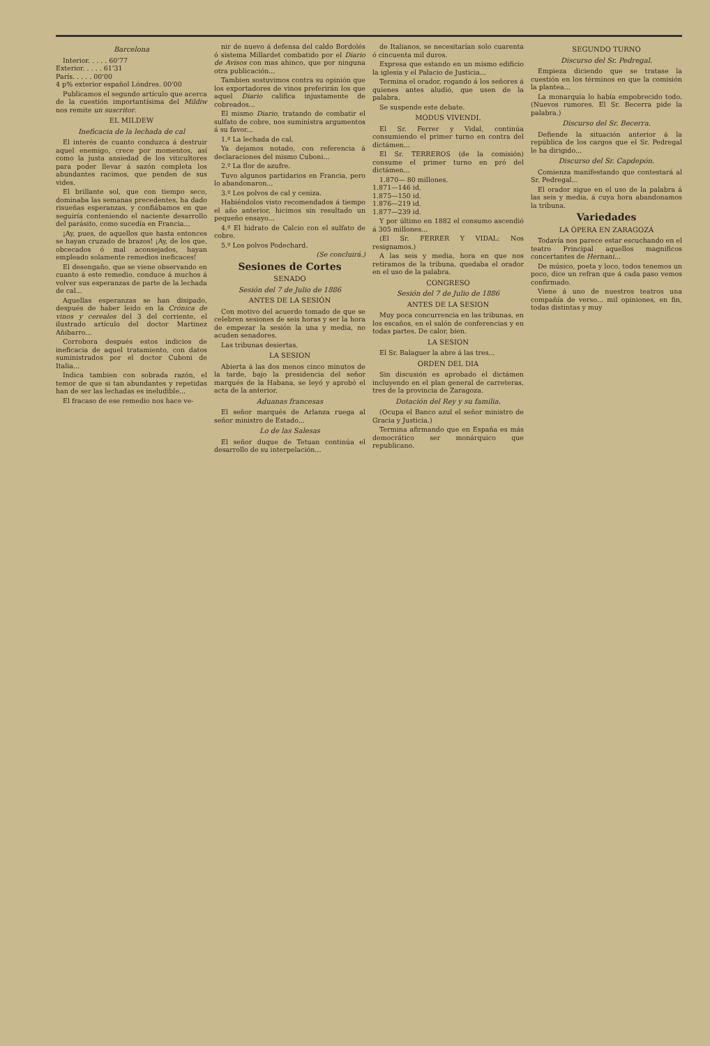Barcelona
Interior. . . . . 60'77
Exterior. . . . . 61'31
París. . . . . 00'00
4 p% exterior español Lóndres. 00'00
Publicamos el segundo artículo que acerca de la cuestión importantísima del Mildiw nos remite un suscritor.
EL MILDEW
Ineficacia de la lechada de cal
El interés de cuanto conduzca á destruir aquel enemigo, crece por momentos, así como la justa ansiedad de los viticultores para poder llevar á sazón completa los abundantes racimos, que penden de sus vides.
El brillante sol, que con tiempo seco, dominaba las semanas precedentes, ha dado risueñas esperanzas, y confiábamos en que seguiría conteniendo el naciente desarrollo del parásito, como sucedía en Francia...
¡Ay, pues, de aquellos que hasta entonces se hayan cruzado de brazos! ¡Ay, de los que, obcecados ó mal aconsejados, hayan empleado solamente remedios ineficaces!
El desengaño, que se viene observando en cuanto á este remedio, conduce á muchos á volver sus esperanzas de parte de la lechada de cal...
Aquellas esperanzas se han disipado, después de haber leido en la Crónica de vinos y cereales del 3 del corriente, el ilustrado artículo del doctor Martinez Añibarro...
Corrobora después estos indicios de ineficacia de aquel tratamiento, con datos suministrados por el doctor Cuboni de Italia...
Indica tambien con sobrada razón, el temor de que si tan abundantes y repetidas han de ser las lechadas es ineludible...
El fracaso de ese remedio nos hace ve-
nir de nuevo á defensa del caldo Bordolés ó sistema Millardet combatido por el Diario de Avisos con mas ahinco, que por ninguna otra publicación...
Tambien sostuvimos contra su opinión que los exportadores de vinos preferirán los que aquel Diario califica injustamente de cobreados...
El mismo Diario, tratando de combatir el sulfato de cobre, nos suministra argumentos á su favor...
1.º La lechada de cal.
Ya dejamos notado, con referencia á declaraciones del mismo Cuboni...
2.º La flor de azufre.
Tuvo algunos partidarios en Francia, pero lo abandonaron...
3.º Los polvos de cal y ceniza.
Habiéndolos visto recomendados á tiempo el año anterior, hicimos sin resultado un pequeño ensayo...
4.º El hidrato de Calcio con el sulfato de cobre.
5.º Los polvos Podechard.
(Se concluirá.)
Sesiones de Cortes
SENADO
Sesión del 7 de Julio de 1886
ANTES DE LA SESIÓN
Con motivo del acuerdo tomado de que se celebren sesiones de seis horas y ser la hora de empezar la sesión la una y media, no acuden senadores.
Las tribunas desiertas.
LA SESION
Abierta á las dos menos cinco minutos de la tarde, bajo la presidencia del señor marqués de la Habana, se leyó y aprobó el acta de la anterior.
Aduanas francesas
El señor marqués de Arlanza ruega al señor ministro de Estado...
Lo de las Salesas
El señor duque de Tetuan continúa el desarrollo de su interpelación...
de Italianos, se necesitarían solo cuarenta ó cincuenta mil duros.
Expresa que estando en un mismo edificio la iglesia y el Palacio de Justicia...
Termina el orador, rogando á los señores á quienes antes aludió, que usen de la palabra.
Se suspende este debate.
MODUS VIVENDI.
El Sr. Ferrer y Vidal, continúa consumiendo el primer turno en contra del dictámen...
El Sr. TERREROS (de la comisión) consume el primer turno en pró del dictámen...
1.870— 80 millones.
1.871—146 id.
1.875—150 id.
1.876—219 id.
1.877—239 id.
Y por último en 1882 el consumo ascendió á 305 millones...
(El Sr. FERRER Y VIDAL: Nos resignamos.)
A las seis y media, hora en que nos retiramos de la tribuna, quedaba el orador en el uso de la palabra.
CONGRESO
Sesión del 7 de Julio de 1886
ANTES DE LA SESION
Muy poca concurrencia en las tribunas, en los escaños, en el salón de conferencias y en todas partes. De calor, bien.
LA SESION
El Sr. Balaguer la abre á las tres...
ORDEN DEL DIA
Sin discusión es aprobado el dictámen incluyendo en el plan general de carreteras, tres de la provincia de Zaragoza.
Dotación del Rey y su familia.
(Ocupa el Banco azul el señor ministro de Gracia y Justicia.)
Termina afirmando que en España es más democrático ser monárquico que republicano.
SEGUNDO TURNO
Discurso del Sr. Pedregal.
Empieza diciendo que se tratase la cuestión en los términos en que la comisión la plantea...
La monarquía lo había empobrecido todo. (Nuevos rumores. El Sr. Becerra pide la palabra.)
Discurso del Sr. Becerra.
Defiende la situación anterior á la república de los cargos que el Sr. Pedregal le ha dirigido...
Discurso del Sr. Capdepón.
Comienza manifestando que contestará al Sr. Pedregal...
El orador sigue en el uso de la palabra á las seis y media, á cuya hora abandonamos la tribuna.
Variedades
LA ÓPERA EN ZARAGOZÁ
Todavía nos parece estar escuchando en el teatro Principal aquellos magníficos concertantes de Hernani...
De músico, poeta y loco, todos tenemos un poco, dice un refran que á cada paso vemos confirmado.
Viene á uno de nuestros teatros una compañía de verso... mil opiniones, en fin, todas distintas y muy